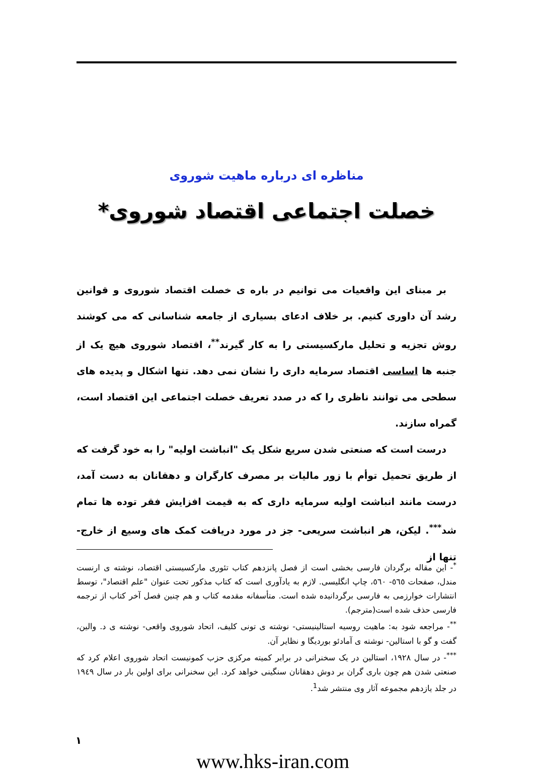مناظره ای درباره ماهیت شوروی
خصلت اجتماعی اقتصاد شوروی*
بر مبنای این واقعیات می توانیم در باره ی خصلت اقتصاد شوروی و قوانین رشد آن داوری کنیم. بر خلاف ادعای بسیاری از جامعه شناسانی که می کوشند روش تجزیه و تحلیل مارکسیستی را به کار گیرند<sup>**</sup>، اقتصاد شوروی هیچ یک از جنبه ها اساسی اقتصاد سرمایه داری را نشان نمی دهد. تنها اشکال و پدیده های سطحی می توانند ناظری را که در صدد تعریف خصلت اجتماعی این اقتصاد است، گمراه سازند.
درست است که صنعتی شدن سریع شکل یک "انباشت اولیه" را به خود گرفت که از طریق تحمیل توأم با زور مالیات بر مصرف کارگران و دهقانان به دست آمد، درست مانند انباشت اولیه سرمایه داری که به قیمت افزایش فقر توده ها تمام شد<sup>***</sup>. لیکن، هر انباشت سریعی- جز در مورد دریافت کمک های وسیع از خارج- تنها از
<sup>*</sup>- این مقاله برگردان فارسی بخشی است از فصل پانزدهم کتاب تئوری مارکسیستی اقتصاد، نوشته ی ارنست مندل، صفحات ٥٦٥- ٥٦٠، چاپ انگلیسی. لازم به یادآوری است که کتاب مذکور تحت عنوان "علم اقتصاد"، توسط انتشارات خوارزمی به فارسی برگردانیده شده است. متأسفانه مقدمه کتاب و هم چنین فصل آخر کتاب از ترجمه فارسی حذف شده است(مترجم).
<sup>**</sup>- مراجعه شود به: ماهیت روسیه استالینیستی- نوشته ی تونی کلیف، اتحاد شوروی واقعی- نوشته ی د. والین، گفت و گو با استالین- نوشته ی آمادئو بوردیگا و نظایر آن.
<sup>***</sup>- در سال ١٩٢٨، استالین در یک سخنرانی در برابر کمیته مرکزی حزب کمونیست اتحاد شوروی اعلام کرد که صنعتی شدن هم چون باری گران بر دوش دهقانان سنگینی خواهد کرد. این سخنرانی برای اولین بار در سال ١٩٤٩ در جلد یازدهم مجموعه آثار وی منتشر شد<sup>1</sup>.
١
www.hks-iran.com